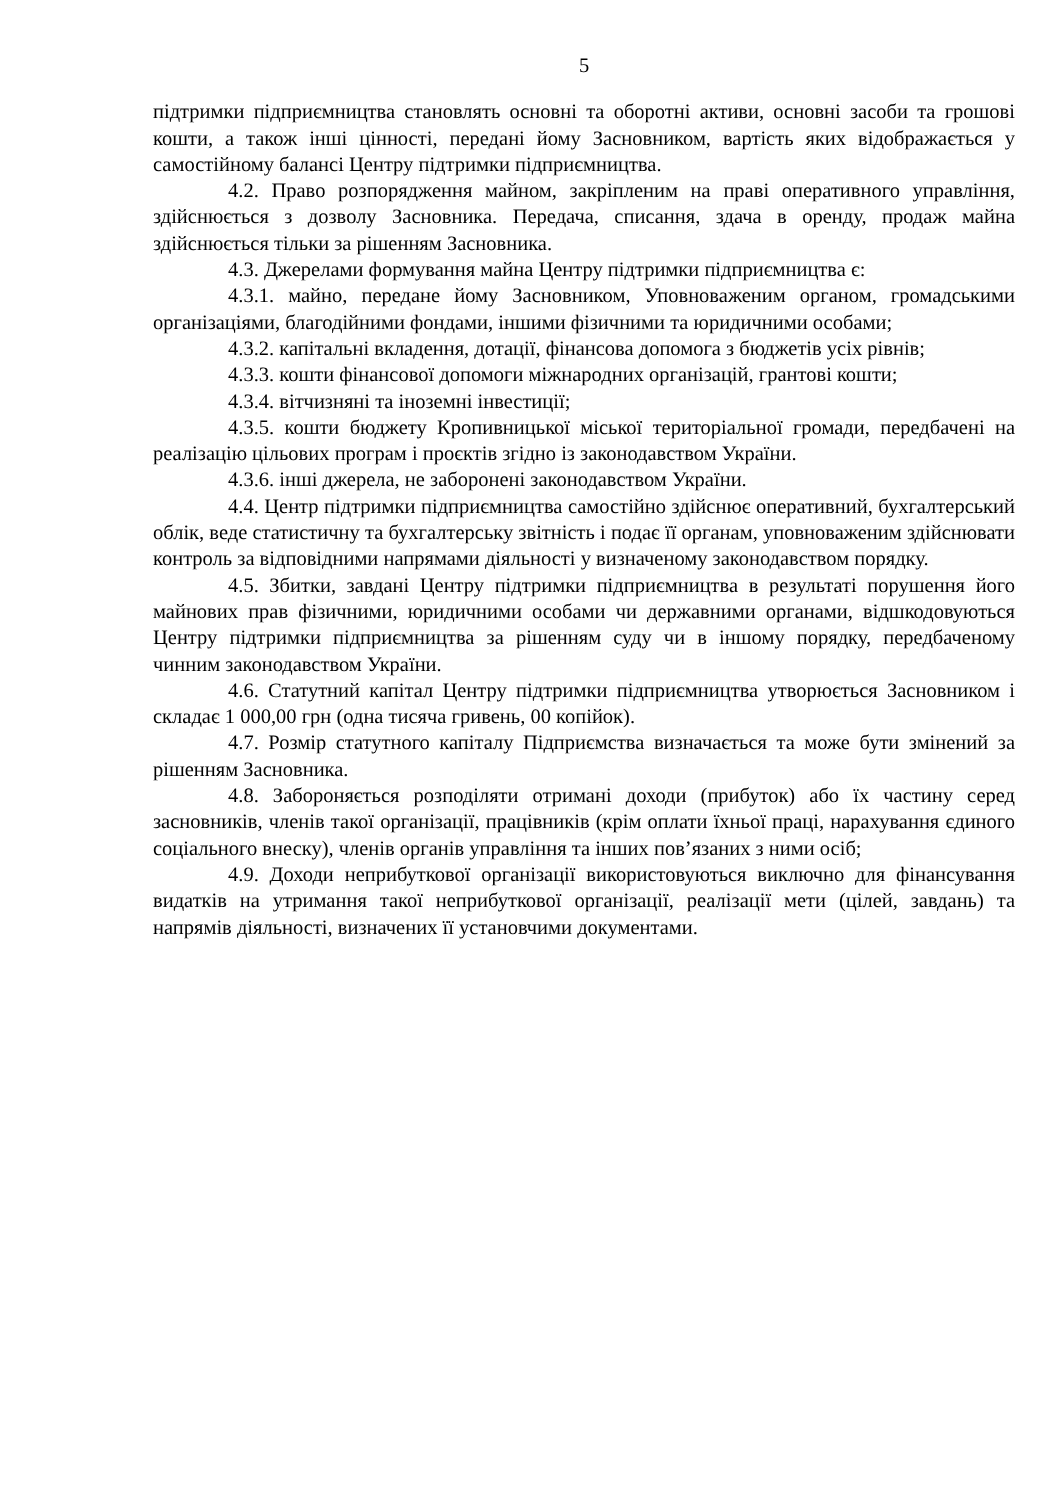5
підтримки підприємництва становлять основні та оборотні активи, основні засоби та грошові кошти, а також інші цінності, передані йому Засновником, вартість яких відображається у самостійному балансі Центру підтримки підприємництва.
4.2. Право розпорядження майном, закріпленим на праві оперативного управління, здійснюється з дозволу Засновника. Передача, списання, здача в оренду, продаж майна здійснюється тільки за рішенням Засновника.
4.3. Джерелами формування майна Центру підтримки підприємництва є:
4.3.1. майно, передане йому Засновником, Уповноваженим органом, громадськими організаціями, благодійними фондами, іншими фізичними та юридичними особами;
4.3.2. капітальні вкладення, дотації, фінансова допомога з бюджетів усіх рівнів;
4.3.3. кошти фінансової допомоги міжнародних організацій, грантові кошти;
4.3.4. вітчизняні та іноземні інвестиції;
4.3.5. кошти бюджету Кропивницької міської територіальної громади, передбачені на реалізацію цільових програм і проєктів згідно із законодавством України.
4.3.6. інші джерела, не заборонені законодавством України.
4.4. Центр підтримки підприємництва самостійно здійснює оперативний, бухгалтерський облік, веде статистичну та бухгалтерську звітність і подає її органам, уповноваженим здійснювати контроль за відповідними напрямами діяльності у визначеному законодавством порядку.
4.5. Збитки, завдані Центру підтримки підприємництва в результаті порушення його майнових прав фізичними, юридичними особами чи державними органами, відшкодовуються Центру підтримки підприємництва за рішенням суду чи в іншому порядку, передбаченому чинним законодавством України.
4.6. Статутний капітал Центру підтримки підприємництва утворюється Засновником і складає 1 000,00 грн (одна тисяча гривень, 00 копійок).
4.7. Розмір статутного капіталу Підприємства визначається та може бути змінений за рішенням Засновника.
4.8. Забороняється розподіляти отримані доходи (прибуток) або їх частину серед засновників, членів такої організації, працівників (крім оплати їхньої праці, нарахування єдиного соціального внеску), членів органів управління та інших пов’язаних з ними осіб;
4.9. Доходи неприбуткової організації використовуються виключно для фінансування видатків на утримання такої неприбуткової організації, реалізації мети (цілей, завдань) та напрямів діяльності, визначених її установчими документами.